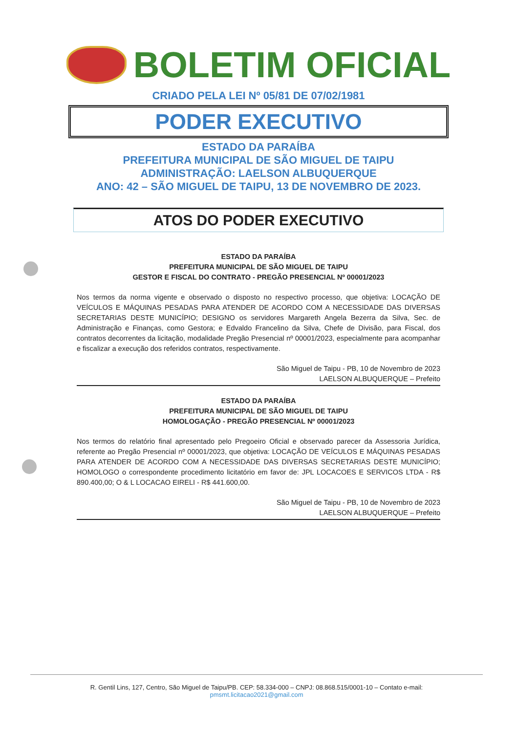BOLETIM OFICIAL
CRIADO PELA LEI Nº 05/81 DE 07/02/1981
PODER EXECUTIVO
ESTADO DA PARAÍBA
PREFEITURA MUNICIPAL DE SÃO MIGUEL DE TAIPU
ADMINISTRAÇÃO: LAELSON ALBUQUERQUE
ANO: 42 – SÃO MIGUEL DE TAIPU, 13 DE NOVEMBRO DE 2023.
ATOS DO PODER EXECUTIVO
ESTADO DA PARAÍBA
PREFEITURA MUNICIPAL DE SÃO MIGUEL DE TAIPU
GESTOR E FISCAL DO CONTRATO - PREGÃO PRESENCIAL Nº 00001/2023
Nos termos da norma vigente e observado o disposto no respectivo processo, que objetiva: LOCAÇÃO DE VEÍCULOS E MÁQUINAS PESADAS PARA ATENDER DE ACORDO COM A NECESSIDADE DAS DIVERSAS SECRETARIAS DESTE MUNICÍPIO; DESIGNO os servidores Margareth Angela Bezerra da Silva, Sec. de Administração e Finanças, como Gestora; e Edvaldo Francelino da Silva, Chefe de Divisão, para Fiscal, dos contratos decorrentes da licitação, modalidade Pregão Presencial nº 00001/2023, especialmente para acompanhar e fiscalizar a execução dos referidos contratos, respectivamente.
São Miguel de Taipu - PB, 10 de Novembro de 2023
LAELSON ALBUQUERQUE – Prefeito
ESTADO DA PARAÍBA
PREFEITURA MUNICIPAL DE SÃO MIGUEL DE TAIPU
HOMOLOGAÇÃO - PREGÃO PRESENCIAL Nº 00001/2023
Nos termos do relatório final apresentado pelo Pregoeiro Oficial e observado parecer da Assessoria Jurídica, referente ao Pregão Presencial nº 00001/2023, que objetiva: LOCAÇÃO DE VEÍCULOS E MÁQUINAS PESADAS PARA ATENDER DE ACORDO COM A NECESSIDADE DAS DIVERSAS SECRETARIAS DESTE MUNICÍPIO; HOMOLOGO o correspondente procedimento licitatório em favor de: JPL LOCACOES E SERVICOS LTDA - R$ 890.400,00; O & L LOCACAO EIRELI - R$ 441.600,00.
São Miguel de Taipu - PB, 10 de Novembro de 2023
LAELSON ALBUQUERQUE – Prefeito
R. Gentil Lins, 127, Centro, São Miguel de Taipu/PB. CEP: 58.334-000 – CNPJ: 08.868.515/0001-10 – Contato e-mail:
pmsmt.licitacao2021@gmail.com